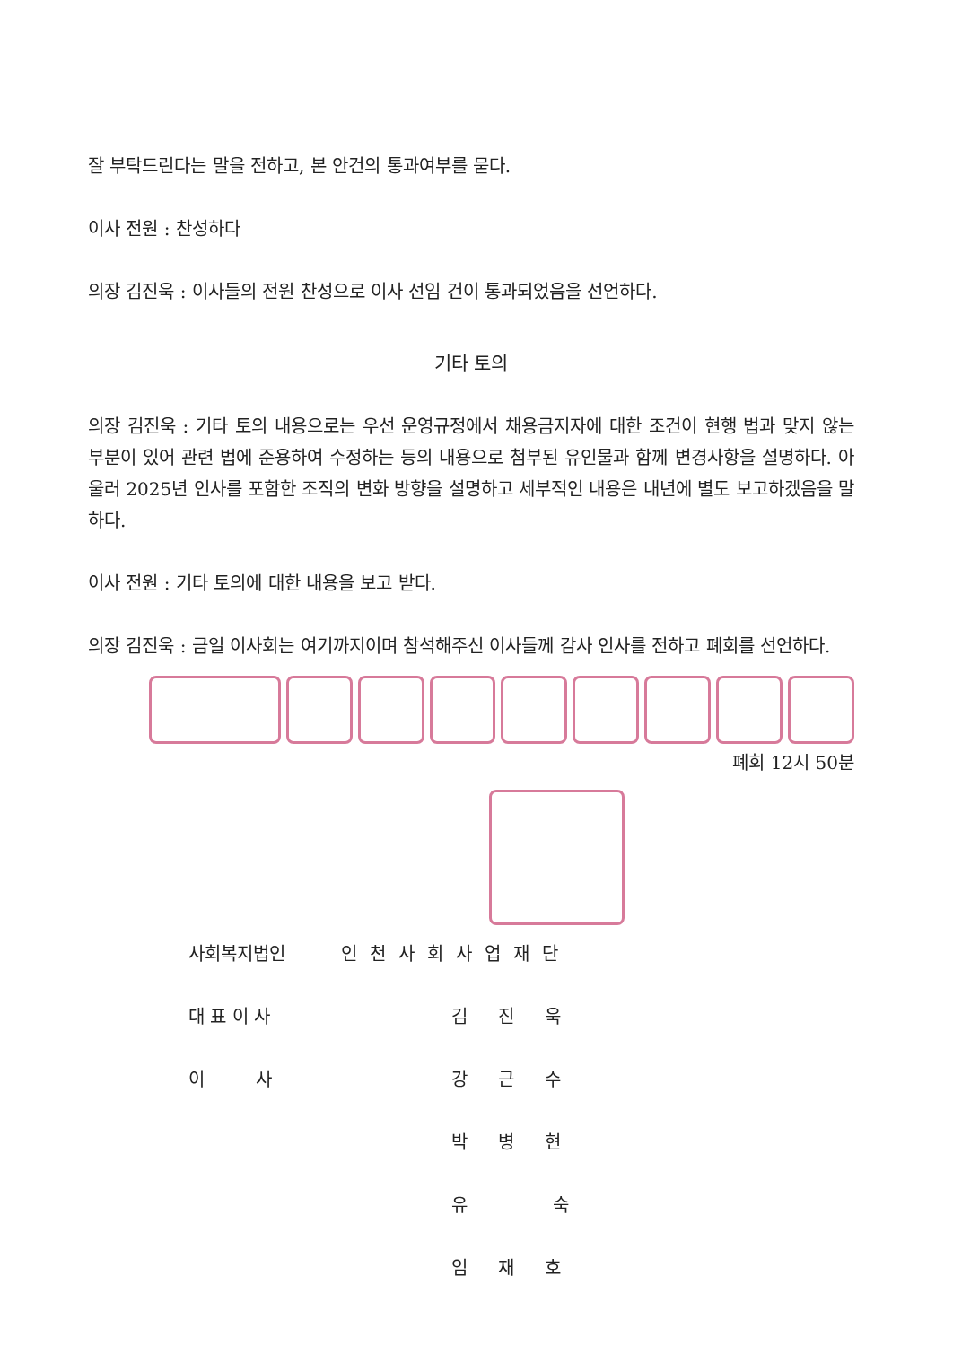잘 부탁드린다는 말을 전하고, 본 안건의 통과여부를 묻다.
이사 전원 : 찬성하다
의장 김진욱 : 이사들의 전원 찬성으로 이사 선임 건이 통과되었음을 선언하다.
기타 토의
의장 김진욱 : 기타 토의 내용으로는 우선 운영규정에서 채용금지자에 대한 조건이 현행 법과 맞지 않는 부분이 있어 관련 법에 준용하여 수정하는 등의 내용으로 첨부된 유인물과 함께 변경사항을 설명하다. 아울러 2025년 인사를 포함한 조직의 변화 방향을 설명하고 세부적인 내용은 내년에 별도 보고하겠음을 말하다.
이사 전원 : 기타 토의에 대한 내용을 보고 받다.
의장 김진욱 : 금일 이사회는 여기까지이며 참석해주신 이사들께 감사 인사를 전하고 폐회를 선언하다.
폐회 12시 50분
사회복지법인 인천사회사업재단
대 표 이 사 김 진 욱
이 사 강 근 수
박 병 현
유 숙
임 재 호